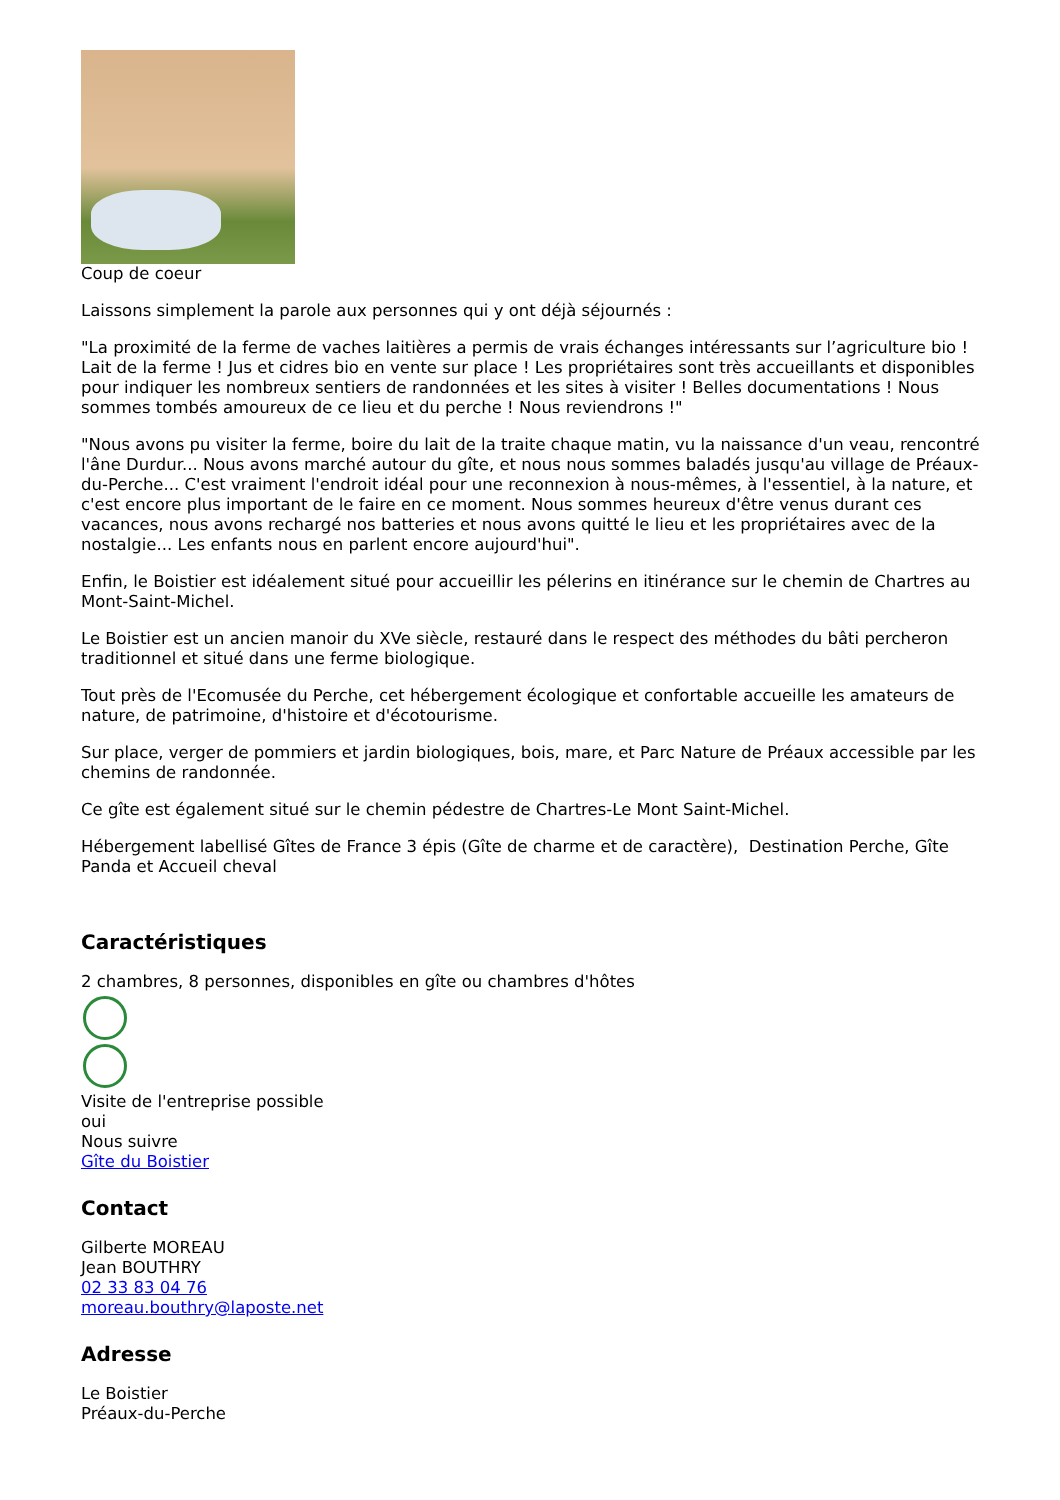Coup de coeur
Laissons simplement la parole aux personnes qui y ont déjà séjournés :
"La proximité de la ferme de vaches laitières a permis de vrais échanges intéressants sur l’agriculture bio ! Lait de la ferme ! Jus et cidres bio en vente sur place ! Les propriétaires sont très accueillants et disponibles pour indiquer les nombreux sentiers de randonnées et les sites à visiter ! Belles documentations ! Nous sommes tombés amoureux de ce lieu et du perche ! Nous reviendrons !"
"Nous avons pu visiter la ferme, boire du lait de la traite chaque matin, vu la naissance d'un veau, rencontré l'âne Durdur... Nous avons marché autour du gîte, et nous nous sommes baladés jusqu'au village de Préaux-du-Perche... C'est vraiment l'endroit idéal pour une reconnexion à nous-mêmes, à l'essentiel, à la nature, et c'est encore plus important de le faire en ce moment. Nous sommes heureux d'être venus durant ces vacances, nous avons rechargé nos batteries et nous avons quitté le lieu et les propriétaires avec de la nostalgie... Les enfants nous en parlent encore aujourd'hui".
Enfin, le Boistier est idéalement situé pour accueillir les pélerins en itinérance sur le chemin de Chartres au Mont-Saint-Michel.
Le Boistier est un ancien manoir du XVe siècle, restauré dans le respect des méthodes du bâti percheron traditionnel et situé dans une ferme biologique.
Tout près de l'Ecomusée du Perche, cet hébergement écologique et confortable accueille les amateurs de nature, de patrimoine, d'histoire et d'écotourisme.
Sur place, verger de pommiers et jardin biologiques, bois, mare, et Parc Nature de Préaux accessible par les chemins de randonnée.
Ce gîte est également situé sur le chemin pédestre de Chartres-Le Mont Saint-Michel.
Hébergement labellisé Gîtes de France 3 épis (Gîte de charme et de caractère), Destination Perche, Gîte Panda et Accueil cheval
Caractéristiques
2 chambres, 8 personnes, disponibles en gîte ou chambres d'hôtes
Visite de l'entreprise possible
oui
Nous suivre
Gîte du Boistier
Contact
Gilberte MOREAU
Jean BOUTHRY
02 33 83 04 76
moreau.bouthry@laposte.net
Adresse
Le Boistier
Préaux-du-Perche